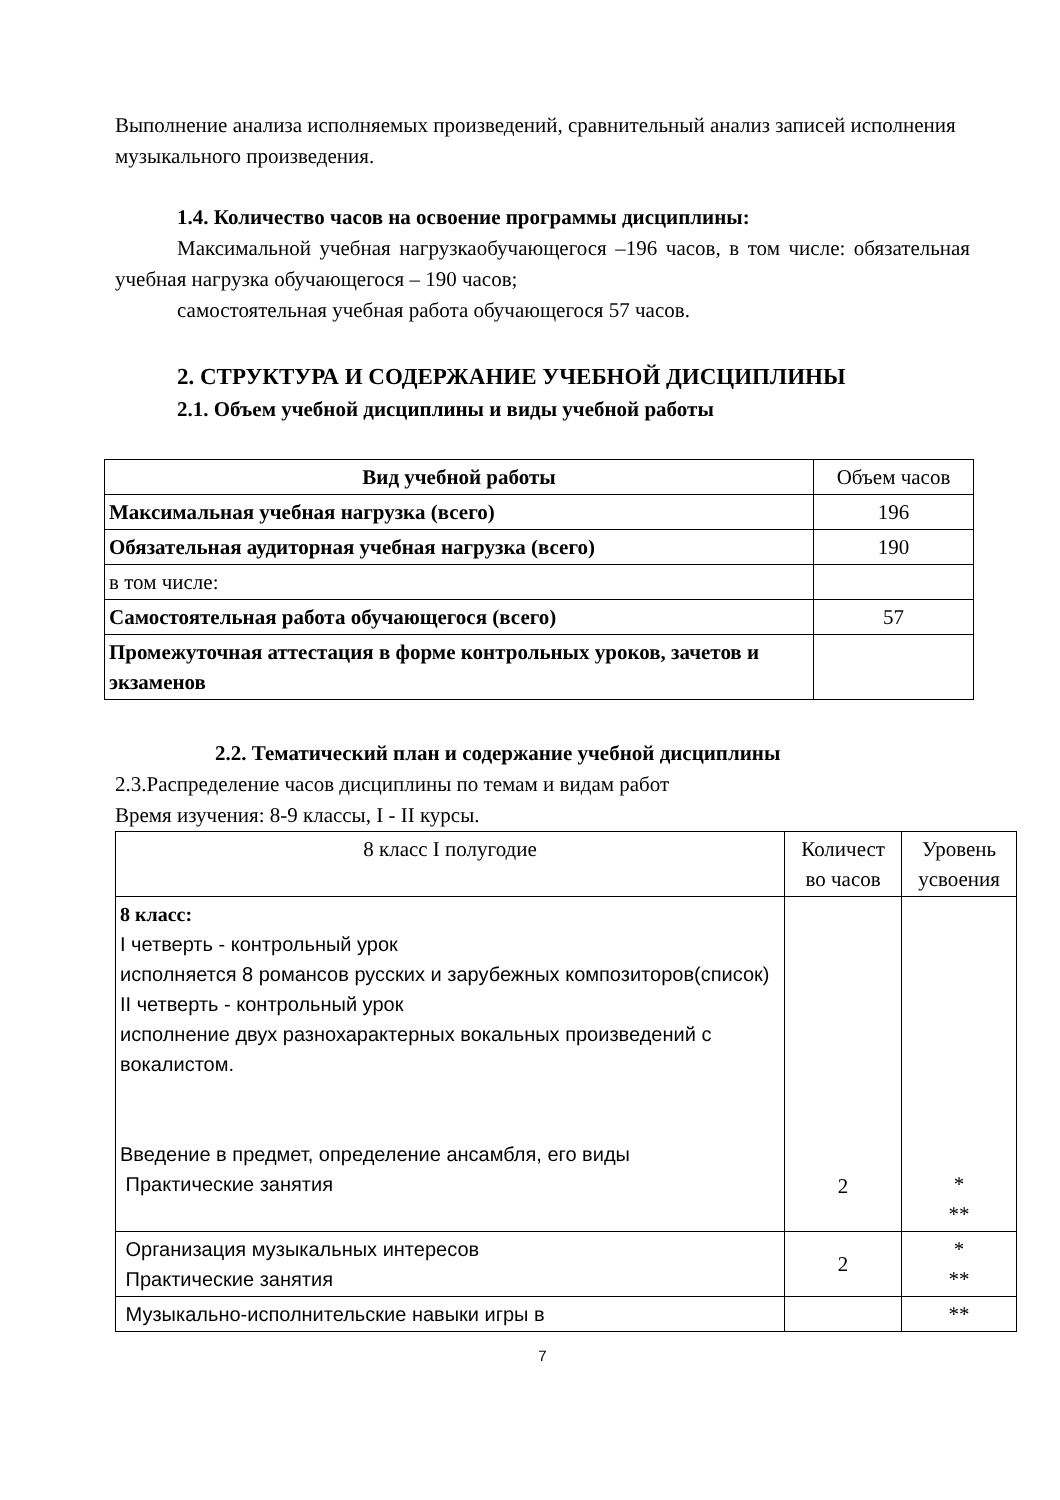Выполнение анализа исполняемых произведений, сравнительный анализ записей исполнения музыкального произведения.
1.4. Количество часов на освоение программы дисциплины:
Максимальной учебная нагрузкаобучающегося –196 часов, в том числе: обязательная учебная нагрузка обучающегося – 190 часов;
самостоятельная учебная работа обучающегося 57 часов.
2. СТРУКТУРА И СОДЕРЖАНИЕ УЧЕБНОЙ ДИСЦИПЛИНЫ
2.1. Объем учебной дисциплины и виды учебной работы
| Вид учебной работы | Объем часов |
| Максимальная учебная нагрузка (всего) | 196 |
| Обязательная аудиторная учебная нагрузка (всего) | 190 |
| в том числе: | |
| Самостоятельная работа обучающегося (всего) | 57 |
| Промежуточная аттестация в форме контрольных уроков, зачетов и экзаменов | |
2.2. Тематический план и содержание учебной дисциплины
2.3.Распределение часов дисциплины по темам и видам работ
Время изучения: 8-9 классы, I - II курсы.
| 8 класс I полугодие | Количест во часов | Уровень усвоения |
| 8 класс: I четверть - контрольный урок исполняется 8 романсов русских и зарубежных композиторов(список) II четверть - контрольный урок исполнение двух разнохарактерных вокальных произведений с вокалистом. Введение в предмет, определение ансамбля, его виды Практические занятия | 2 | * ** |
| Организация музыкальных интересов Практические занятия | 2 | * ** |
| Музыкально-исполнительские навыки игры в | | ** |
7